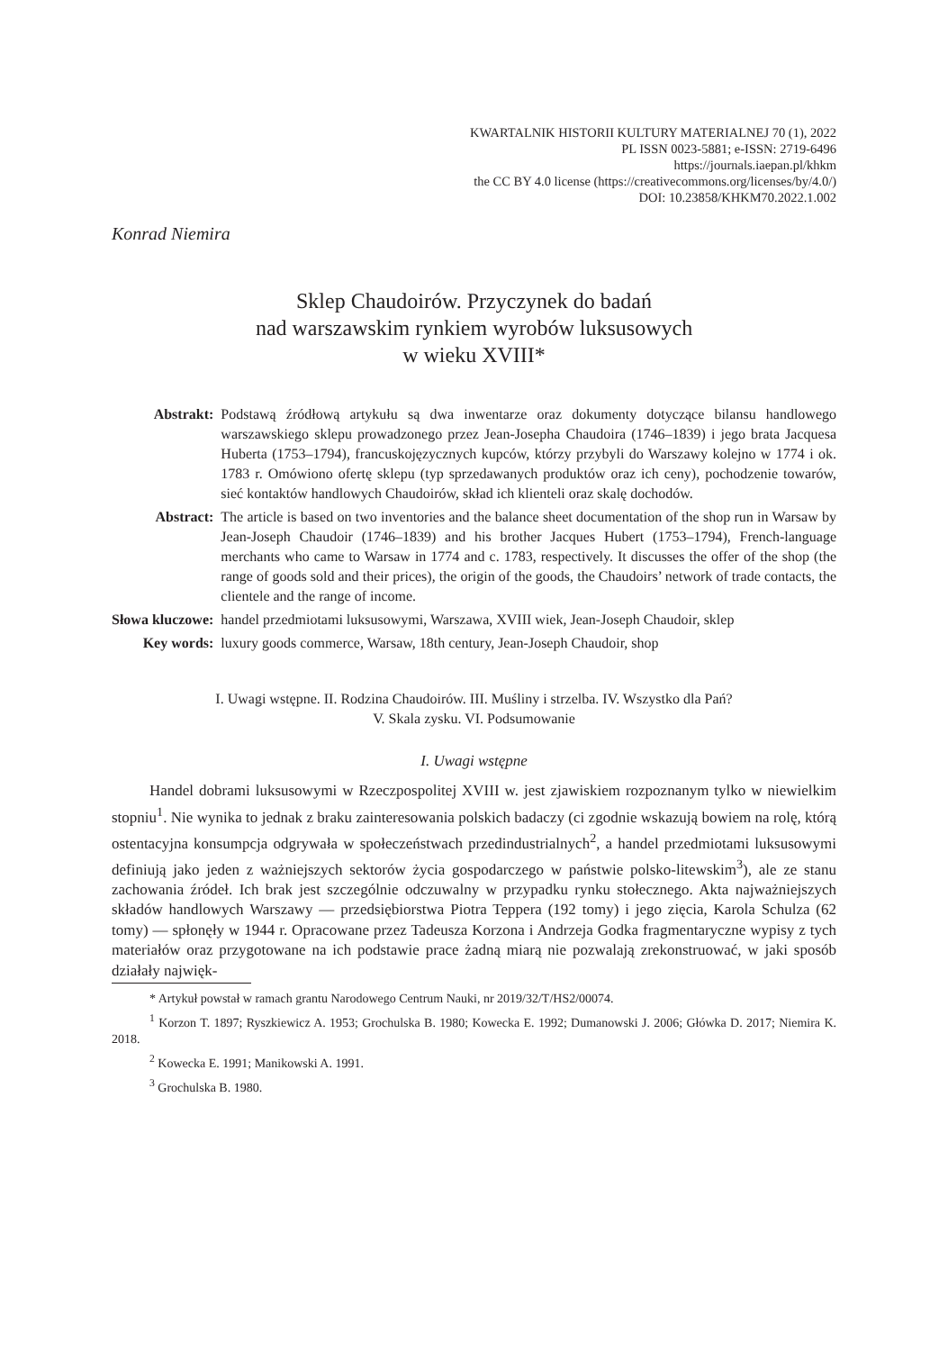KWARTALNIK HISTORII KULTURY MATERIALNEJ 70 (1), 2022
PL ISSN 0023-5881; e-ISSN: 2719-6496
https://journals.iaepan.pl/khkm
the CC BY 4.0 license (https://creativecommons.org/licenses/by/4.0/)
DOI: 10.23858/KHKM70.2022.1.002
Konrad Niemira
Sklep Chaudoirów. Przyczynek do badań
nad warszawskim rynkiem wyrobów luksusowych
w wieku XVIII*
| Abstrakt: | Podstawą źródłową artykułu są dwa inwentarze oraz dokumenty dotyczące bilansu handlowego warszawskiego sklepu prowadzonego przez Jean-Josepha Chaudoira (1746–1839) i jego brata Jacquesa Huberta (1753–1794), francuskojęzycznych kupców, którzy przybyli do Warszawy kolejno w 1774 i ok. 1783 r. Omówiono ofertę sklepu (typ sprzedawanych produktów oraz ich ceny), pochodzenie towarów, sieć kontaktów handlowych Chaudoirów, skład ich klienteli oraz skalę dochodów. |
| Abstract: | The article is based on two inventories and the balance sheet documentation of the shop run in Warsaw by Jean-Joseph Chaudoir (1746–1839) and his brother Jacques Hubert (1753–1794), French-language merchants who came to Warsaw in 1774 and c. 1783, respectively. It discusses the offer of the shop (the range of goods sold and their prices), the origin of the goods, the Chaudoirs’ network of trade contacts, the clientele and the range of income. |
| Słowa kluczowe: | handel przedmiotami luksusowymi, Warszawa, XVIII wiek, Jean-Joseph Chaudoir, sklep |
| Key words: | luxury goods commerce, Warsaw, 18th century, Jean-Joseph Chaudoir, shop |
I. Uwagi wstępne. II. Rodzina Chaudoirów. III. Muśliny i strzelba. IV. Wszystko dla Pań?
V. Skala zysku. VI. Podsumowanie
I. Uwagi wstępne
Handel dobrami luksusowymi w Rzeczpospolitej XVIII w. jest zjawiskiem rozpoznanym tylko w niewielkim stopniu<sup>1</sup>. Nie wynika to jednak z braku zainteresowania polskich badaczy (ci zgodnie wskazują bowiem na rolę, którą ostentacyjna konsumpcja odgrywała w społeczeństwach przedindustrialnych<sup>2</sup>, a handel przedmiotami luksusowymi definiują jako jeden z ważniejszych sektorów życia gospodarczego w państwie polsko-litewskim<sup>3</sup>), ale ze stanu zachowania źródeł. Ich brak jest szczególnie odczuwalny w przypadku rynku stołecznego. Akta najważniejszych składów handlowych Warszawy — przedsiębiorstwa Piotra Teppera (192 tomy) i jego zięcia, Karola Schulza (62 tomy) — spłonęły w 1944 r. Opracowane przez Tadeusza Korzona i Andrzeja Godka fragmentaryczne wypisy z tych materiałów oraz przygotowane na ich podstawie prace żadną miarą nie pozwalają zrekonstruować, w jaki sposób działały najwięk-
* Artykuł powstał w ramach grantu Narodowego Centrum Nauki, nr 2019/32/T/HS2/00074.
<sup>1</sup> Korzon T. 1897; Ryszkiewicz A. 1953; Grochulska B. 1980; Kowecka E. 1992; Dumanowski J. 2006; Główka D. 2017; Niemira K. 2018.
<sup>2</sup> Kowecka E. 1991; Manikowski A. 1991.
<sup>3</sup> Grochulska B. 1980.